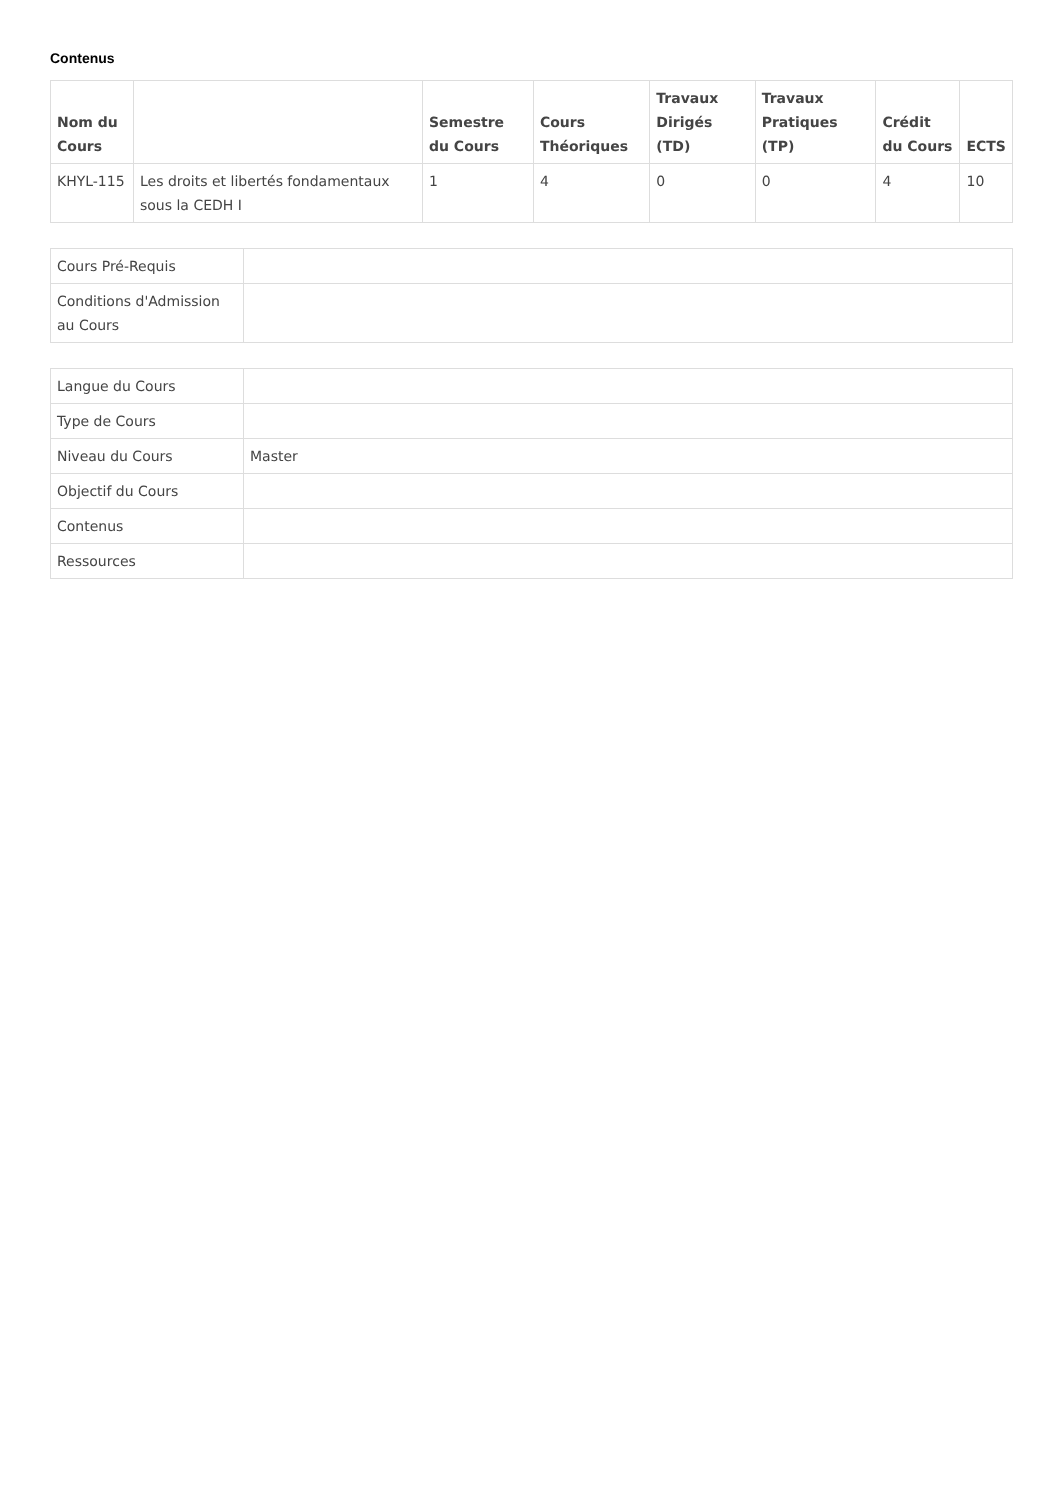Contenus
| Nom du Cours | | Semestre du Cours | Cours Théoriques | Travaux Dirigés (TD) | Travaux Pratiques (TP) | Crédit du Cours | ECTS |
| --- | --- | --- | --- | --- | --- | --- | --- |
| KHYL-115 | Les droits et libertés fondamentaux sous la CEDH I | 1 | 4 | 0 | 0 | 4 | 10 |
| Cours Pré-Requis | |
| Conditions d'Admission au Cours | |
| Langue du Cours | |
| Type de Cours | |
| Niveau du Cours | Master |
| Objectif du Cours | |
| Contenus | |
| Ressources | |